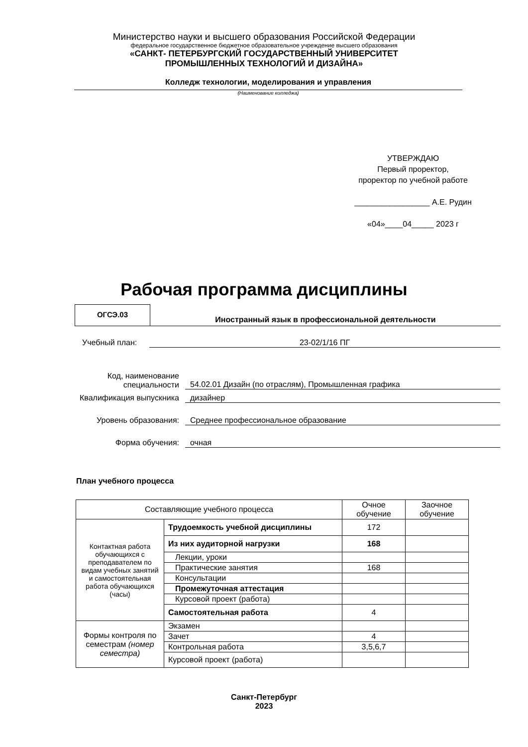Министерство науки и высшего образования Российской Федерации
федеральное государственное бюджетное образовательное учреждение высшего образования
«САНКТ- ПЕТЕРБУРГСКИЙ ГОСУДАРСТВЕННЫЙ УНИВЕРСИТЕТ
ПРОМЫШЛЕННЫХ ТЕХНОЛОГИЙ И ДИЗАЙНА»
Колледж технологии, моделирования и управления
(Наименование колледжа)
УТВЕРЖДАЮ
Первый проректор,
проректор по учебной работе
_________________ А.Е. Рудин
«04»____04_____ 2023 г
Рабочая программа дисциплины
ОГСЭ.03
Иностранный язык в профессиональной деятельности
Учебный план: 23-02/1/16 ПГ
Код, наименование специальности
54.02.01 Дизайн (по отраслям), Промышленная графика
Квалификация выпускника
дизайнер
Уровень образования: Среднее профессиональное образование
Форма обучения: очная
План учебного процесса
| Составляющие учебного процесса | | Очное обучение | Заочное обучение |
| Контактная работа обучающихся с преподавателем по видам учебных занятий и самостоятельная работа обучающихся (часы) | Трудоемкость учебной дисциплины | 172 | |
| | Из них аудиторной нагрузки | 168 | |
| | Лекции, уроки | | |
| | Практические занятия | 168 | |
| | Консультации | | |
| | Промежуточная аттестация | | |
| | Курсовой проект (работа) | | |
| | Самостоятельная работа | 4 | |
| Формы контроля по семестрам (номер семестра) | Экзамен | | |
| | Зачет | 4 | |
| | Контрольная работа | 3,5,6,7 | |
| | Курсовой проект (работа) | | |
Санкт-Петербург
2023